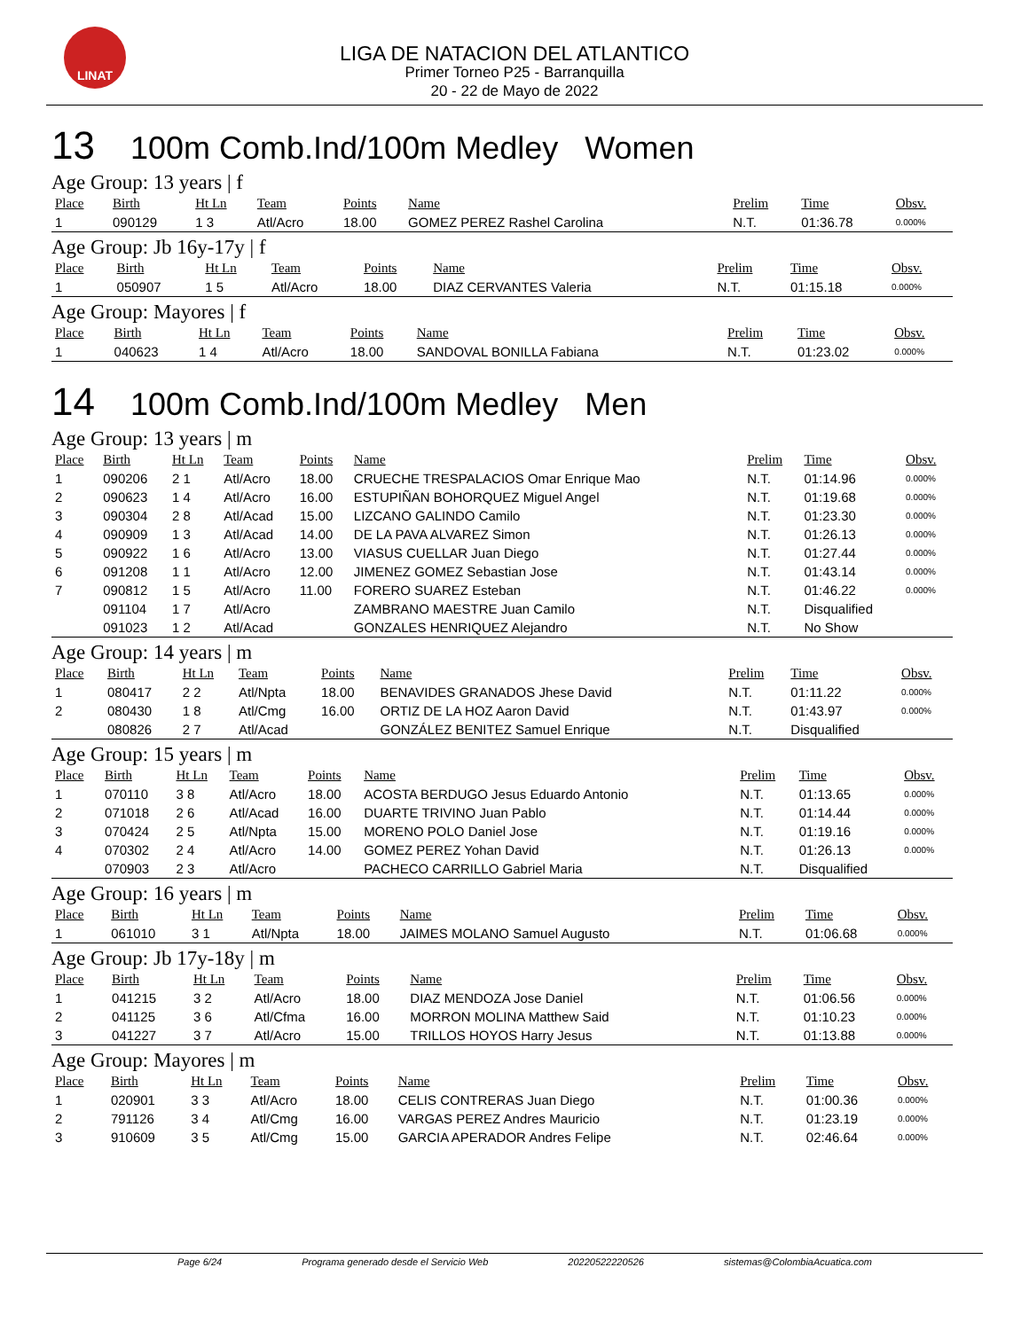LINAT
LIGA DE NATACION DEL ATLANTICO
Primer Torneo P25 - Barranquilla
20 - 22 de Mayo de 2022
13 100m Comb.Ind/100m Medley Women
Age Group: 13 years | f
| Place | Birth | Ht Ln | Team | Points | Name | Prelim | Time | Obsv. |
| --- | --- | --- | --- | --- | --- | --- | --- | --- |
| 1 | 090129 | 1 3 | Atl/Acro | 18.00 | GOMEZ PEREZ Rashel Carolina | N.T. | 01:36.78 | 0.000% |
Age Group: Jb 16y-17y | f
| Place | Birth | Ht Ln | Team | Points | Name | Prelim | Time | Obsv. |
| --- | --- | --- | --- | --- | --- | --- | --- | --- |
| 1 | 050907 | 1 5 | Atl/Acro | 18.00 | DIAZ CERVANTES Valeria | N.T. | 01:15.18 | 0.000% |
Age Group: Mayores | f
| Place | Birth | Ht Ln | Team | Points | Name | Prelim | Time | Obsv. |
| --- | --- | --- | --- | --- | --- | --- | --- | --- |
| 1 | 040623 | 1 4 | Atl/Acro | 18.00 | SANDOVAL BONILLA Fabiana | N.T. | 01:23.02 | 0.000% |
14 100m Comb.Ind/100m Medley Men
Age Group: 13 years | m
| Place | Birth | Ht Ln | Team | Points | Name | Prelim | Time | Obsv. |
| --- | --- | --- | --- | --- | --- | --- | --- | --- |
| 1 | 090206 | 2 1 | Atl/Acro | 18.00 | CRUECHE TRESPALACIOS Omar Enrique Mao | N.T. | 01:14.96 | 0.000% |
| 2 | 090623 | 1 4 | Atl/Acro | 16.00 | ESTUPIÑAN BOHORQUEZ Miguel Angel | N.T. | 01:19.68 | 0.000% |
| 3 | 090304 | 2 8 | Atl/Acad | 15.00 | LIZCANO GALINDO Camilo | N.T. | 01:23.30 | 0.000% |
| 4 | 090909 | 1 3 | Atl/Acad | 14.00 | DE LA PAVA ALVAREZ Simon | N.T. | 01:26.13 | 0.000% |
| 5 | 090922 | 1 6 | Atl/Acro | 13.00 | VIASUS CUELLAR Juan Diego | N.T. | 01:27.44 | 0.000% |
| 6 | 091208 | 1 1 | Atl/Acro | 12.00 | JIMENEZ GOMEZ Sebastian Jose | N.T. | 01:43.14 | 0.000% |
| 7 | 090812 | 1 5 | Atl/Acro | 11.00 | FORERO SUAREZ Esteban | N.T. | 01:46.22 | 0.000% |
| | 091104 | 1 7 | Atl/Acro | | ZAMBRANO MAESTRE Juan Camilo | N.T. | Disqualified | |
| | 091023 | 1 2 | Atl/Acad | | GONZALES HENRIQUEZ Alejandro | N.T. | No Show | |
Age Group: 14 years | m
| Place | Birth | Ht Ln | Team | Points | Name | Prelim | Time | Obsv. |
| --- | --- | --- | --- | --- | --- | --- | --- | --- |
| 1 | 080417 | 2 2 | Atl/Npta | 18.00 | BENAVIDES GRANADOS Jhese David | N.T. | 01:11.22 | 0.000% |
| 2 | 080430 | 1 8 | Atl/Cmg | 16.00 | ORTIZ DE LA HOZ Aaron David | N.T. | 01:43.97 | 0.000% |
| | 080826 | 2 7 | Atl/Acad | | GONZÁLEZ BENITEZ Samuel Enrique | N.T. | Disqualified | |
Age Group: 15 years | m
| Place | Birth | Ht Ln | Team | Points | Name | Prelim | Time | Obsv. |
| --- | --- | --- | --- | --- | --- | --- | --- | --- |
| 1 | 070110 | 3 8 | Atl/Acro | 18.00 | ACOSTA BERDUGO Jesus Eduardo Antonio | N.T. | 01:13.65 | 0.000% |
| 2 | 071018 | 2 6 | Atl/Acad | 16.00 | DUARTE TRIVINO Juan Pablo | N.T. | 01:14.44 | 0.000% |
| 3 | 070424 | 2 5 | Atl/Npta | 15.00 | MORENO POLO Daniel Jose | N.T. | 01:19.16 | 0.000% |
| 4 | 070302 | 2 4 | Atl/Acro | 14.00 | GOMEZ PEREZ Yohan David | N.T. | 01:26.13 | 0.000% |
| | 070903 | 2 3 | Atl/Acro | | PACHECO CARRILLO Gabriel Maria | N.T. | Disqualified | |
Age Group: 16 years | m
| Place | Birth | Ht Ln | Team | Points | Name | Prelim | Time | Obsv. |
| --- | --- | --- | --- | --- | --- | --- | --- | --- |
| 1 | 061010 | 3 1 | Atl/Npta | 18.00 | JAIMES MOLANO Samuel Augusto | N.T. | 01:06.68 | 0.000% |
Age Group: Jb 17y-18y | m
| Place | Birth | Ht Ln | Team | Points | Name | Prelim | Time | Obsv. |
| --- | --- | --- | --- | --- | --- | --- | --- | --- |
| 1 | 041215 | 3 2 | Atl/Acro | 18.00 | DIAZ MENDOZA Jose Daniel | N.T. | 01:06.56 | 0.000% |
| 2 | 041125 | 3 6 | Atl/Cfma | 16.00 | MORRON MOLINA Matthew Said | N.T. | 01:10.23 | 0.000% |
| 3 | 041227 | 3 7 | Atl/Acro | 15.00 | TRILLOS HOYOS Harry Jesus | N.T. | 01:13.88 | 0.000% |
Age Group: Mayores | m
| Place | Birth | Ht Ln | Team | Points | Name | Prelim | Time | Obsv. |
| --- | --- | --- | --- | --- | --- | --- | --- | --- |
| 1 | 020901 | 3 3 | Atl/Acro | 18.00 | CELIS CONTRERAS Juan Diego | N.T. | 01:00.36 | 0.000% |
| 2 | 791126 | 3 4 | Atl/Cmg | 16.00 | VARGAS PEREZ Andres Mauricio | N.T. | 01:23.19 | 0.000% |
| 3 | 910609 | 3 5 | Atl/Cmg | 15.00 | GARCIA APERADOR Andres Felipe | N.T. | 02:46.64 | 0.000% |
Page 6/24 Programa generado desde el Servicio Web 20220522220526 sistemas@ColombiaAcuatica.com